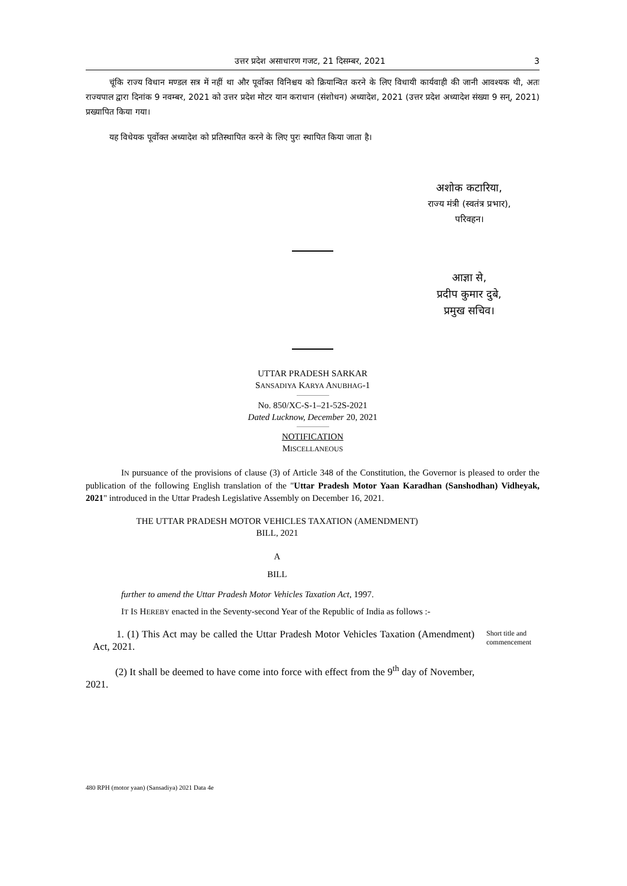उत्तर प्रदेश असाधारण गजट, 21 दिसम्बर, 2021 3
चूंकि राज्य विधान मण्डल सत्र में नहीं था और पूर्वोक्त विनिश्चय को क्रियान्वित करने के लिए विधायी कार्यवाही की जानी आवश्यक थी, अतः राज्यपाल द्वारा दिनांक 9 नवम्बर, 2021 को उत्तर प्रदेश मोटर यान कराधान (संशोधन) अध्यादेश, 2021 (उत्तर प्रदेश अध्यादेश संख्या 9 सन्, 2021) प्रख्यापित किया गया।
यह विधेयक पूर्वोक्त अध्यादेश को प्रतिस्थापित करने के लिए पुरः स्थापित किया जाता है।
अशोक कटारिया,
राज्य मंत्री (स्वतंत्र प्रभार),
परिवहन।
आज्ञा से,
प्रदीप कुमार दुबे,
प्रमुख सचिव।
UTTAR PRADESH SARKAR
SANSADIYA KARYA ANUBHAG-1
No. 850/XC-S-1–21-52S-2021
Dated Lucknow, December 20, 2021
NOTIFICATION
MISCELLANEOUS
IN pursuance of the provisions of clause (3) of Article 348 of the Constitution, the Governor is pleased to order the publication of the following English translation of the "Uttar Pradesh Motor Yaan Karadhan (Sanshodhan) Vidheyak, 2021" introduced in the Uttar Pradesh Legislative Assembly on December 16, 2021.
THE UTTAR PRADESH MOTOR VEHICLES TAXATION (AMENDMENT)
BILL, 2021
A
BILL
further to amend the Uttar Pradesh Motor Vehicles Taxation Act, 1997.
IT IS HEREBY enacted in the Seventy-second Year of the Republic of India as follows :-
1. (1) This Act may be called the Uttar Pradesh Motor Vehicles Taxation (Amendment) Act, 2021.
Short title and commencement
(2) It shall be deemed to have come into force with effect from the 9<sup>th</sup> day of November, 2021.
480 RPH (motor yaan) (Sansadiya) 2021 Data 4e